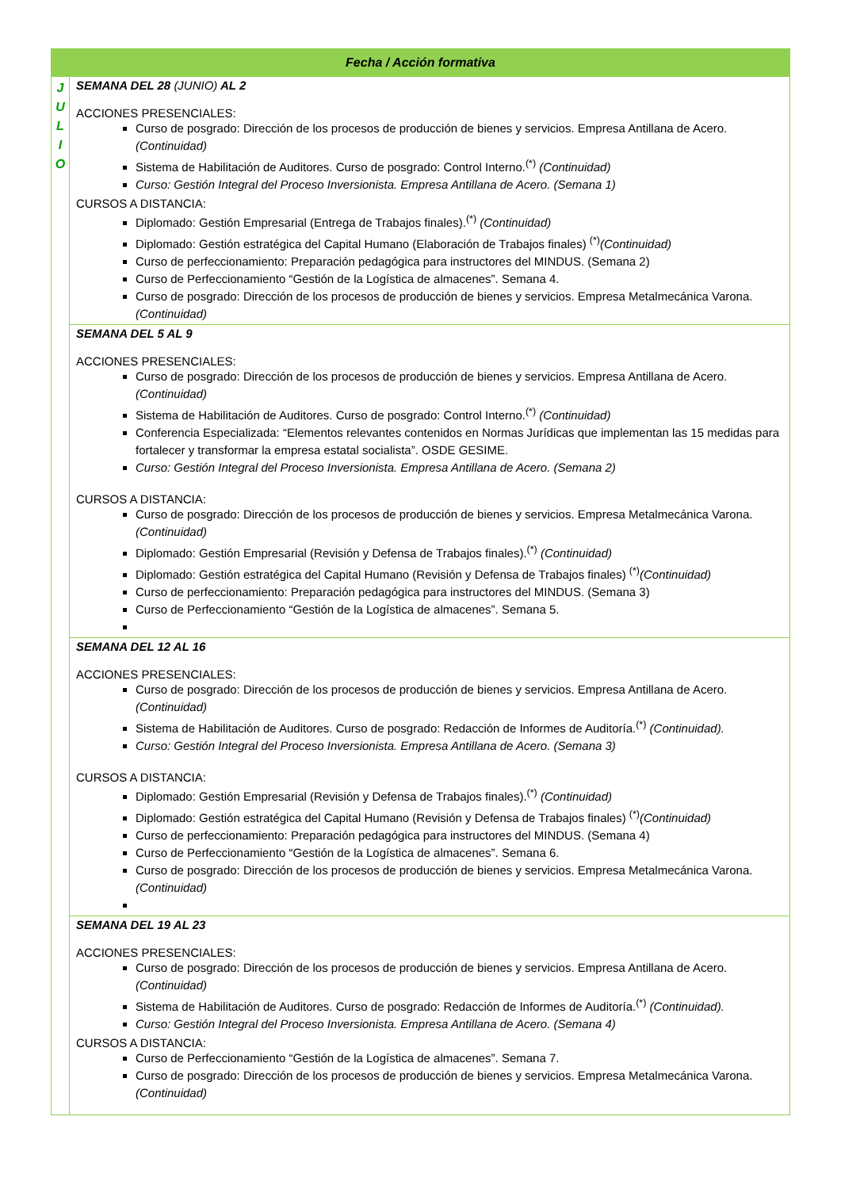| Fecha / Acción formativa | |
| --- | --- |
| J U L I O | SEMANA DEL 28 (JUNIO) AL 2 ACCIONES PRESENCIALES: Curso de posgrado: Dirección de los procesos de producción de bienes y servicios. Empresa Antillana de Acero. (Continuidad) Sistema de Habilitación de Auditores. Curso de posgrado: Control Interno.<sup>(*)</sup> (Continuidad) Curso: Gestión Integral del Proceso Inversionista. Empresa Antillana de Acero. (Semana 1) CURSOS A DISTANCIA: Diplomado: Gestión Empresarial (Entrega de Trabajos finales).<sup>(*)</sup> (Continuidad) Diplomado: Gestión estratégica del Capital Humano (Elaboración de Trabajos finales) <sup>(*)</sup> (Continuidad) Curso de perfeccionamiento: Preparación pedagógica para instructores del MINDUS. (Semana 2) Curso de Perfeccionamiento “Gestión de la Logística de almacenes”. Semana 4. Curso de posgrado: Dirección de los procesos de producción de bienes y servicios. Empresa Metalmecánica Varona. (Continuidad) |
| | SEMANA DEL 5 AL 9 ACCIONES PRESENCIALES: Curso de posgrado: Dirección de los procesos de producción de bienes y servicios. Empresa Antillana de Acero. (Continuidad) Sistema de Habilitación de Auditores. Curso de posgrado: Control Interno.<sup>(*)</sup> (Continuidad) Conferencia Especializada: “Elementos relevantes contenidos en Normas Jurídicas que implementan las 15 medidas para fortalecer y transformar la empresa estatal socialista”. OSDE GESIME. Curso: Gestión Integral del Proceso Inversionista. Empresa Antillana de Acero. (Semana 2) CURSOS A DISTANCIA: Curso de posgrado: Dirección de los procesos de producción de bienes y servicios. Empresa Metalmecánica Varona. (Continuidad) Diplomado: Gestión Empresarial (Revisión y Defensa de Trabajos finales).<sup>(*)</sup> (Continuidad) Diplomado: Gestión estratégica del Capital Humano (Revisión y Defensa de Trabajos finales) <sup>(*)</sup> (Continuidad) Curso de perfeccionamiento: Preparación pedagógica para instructores del MINDUS. (Semana 3) Curso de Perfeccionamiento “Gestión de la Logística de almacenes”. Semana 5. |
| | SEMANA DEL 12 AL 16 ACCIONES PRESENCIALES: Curso de posgrado: Dirección de los procesos de producción de bienes y servicios. Empresa Antillana de Acero. (Continuidad) Sistema de Habilitación de Auditores. Curso de posgrado: Redacción de Informes de Auditoría.<sup>(*)</sup> (Continuidad). Curso: Gestión Integral del Proceso Inversionista. Empresa Antillana de Acero. (Semana 3) CURSOS A DISTANCIA: Diplomado: Gestión Empresarial (Revisión y Defensa de Trabajos finales).<sup>(*)</sup> (Continuidad) Diplomado: Gestión estratégica del Capital Humano (Revisión y Defensa de Trabajos finales) <sup>(*)</sup> (Continuidad) Curso de perfeccionamiento: Preparación pedagógica para instructores del MINDUS. (Semana 4) Curso de Perfeccionamiento “Gestión de la Logística de almacenes”. Semana 6. Curso de posgrado: Dirección de los procesos de producción de bienes y servicios. Empresa Metalmecánica Varona. (Continuidad) |
| | SEMANA DEL 19 AL 23 ACCIONES PRESENCIALES: Curso de posgrado: Dirección de los procesos de producción de bienes y servicios. Empresa Antillana de Acero. (Continuidad) Sistema de Habilitación de Auditores. Curso de posgrado: Redacción de Informes de Auditoría.<sup>(*)</sup> (Continuidad). Curso: Gestión Integral del Proceso Inversionista. Empresa Antillana de Acero. (Semana 4) CURSOS A DISTANCIA: Curso de Perfeccionamiento “Gestión de la Logística de almacenes”. Semana 7. Curso de posgrado: Dirección de los procesos de producción de bienes y servicios. Empresa Metalmecánica Varona. (Continuidad) |